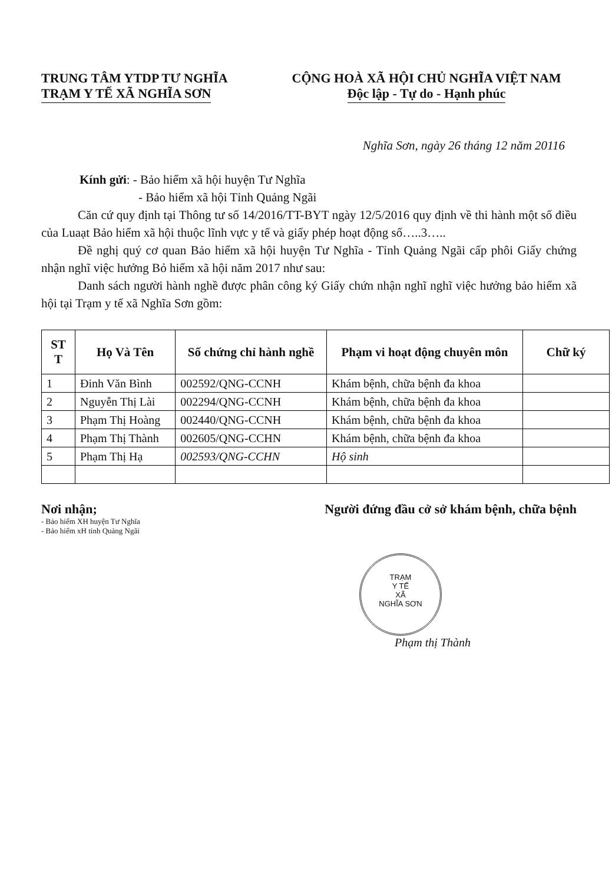TRUNG TÂM YTDP TƯ NGHĨA
TRẠM Y TẾ XÃ NGHĨA SƠN
CỘNG HOÀ XÃ HỘI CHỦ NGHĨA VIỆT NAM
Độc lập - Tự do - Hạnh phúc
Nghĩa Sơn, ngày 26 tháng 12 năm 20116
Kính gửi: - Bảo hiểm xã hội huyện Tư Nghĩa
- Bảo hiểm xã hội Tỉnh Quảng Ngãi
Căn cứ quy định tại Thông tư số 14/2016/TT-BYT ngày 12/5/2016 quy định về thi hành một số điều của Luaạt Bảo hiểm xã hội thuộc lĩnh vực y tế và giấy phép hoạt động số…..3…..
Đề nghị quý cơ quan Bảo hiểm xã hội huyện Tư Nghĩa - Tỉnh Quảng Ngãi cấp phôi Giấy chứng nhận nghĩ việc hưởng Bỏ hiểm xã hội năm 2017 như sau:
Danh sách người hành nghề được phân công ký Giấy chứn nhận nghĩ nghĩ việc hưởng bảo hiểm xã hội tại Trạm y tế xã Nghĩa Sơn gồm:
| ST T | Họ Và Tên | Số chứng chỉ hành nghề | Phạm vi hoạt động chuyên môn | Chữ ký |
| --- | --- | --- | --- | --- |
| 1 | Đinh Văn Bình | 002592/QNG-CCNH | Khám bệnh, chữa bệnh đa khoa | |
| 2 | Nguyễn Thị Lài | 002294/QNG-CCNH | Khám bệnh, chữa bệnh đa khoa | |
| 3 | Phạm Thị Hoàng | 002440/QNG-CCNH | Khám bệnh, chữa bệnh đa khoa | |
| 4 | Phạm Thị Thành | 002605/QNG-CCHN | Khám bệnh, chữa bệnh đa khoa | |
| 5 | Phạm Thị Hạ | 002593/QNG-CCHN | Hộ sinh | |
Nơi nhận;
- Bảo hiểm XH huyện Tư Nghĩa
- Bảo hiểm xH tỉnh Quảng Ngãi
Người đứng đầu cở sở khám bệnh, chữa bệnh
TRẠM
Y TẾ
XÃ
NGHĨA SƠN
Phạm thị Thành